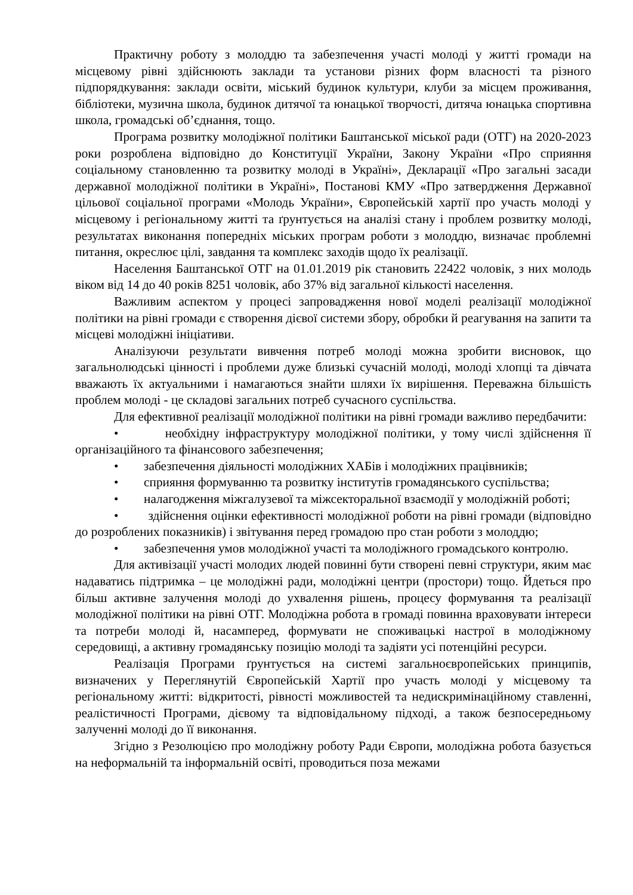Практичну роботу з молоддю та забезпечення участі молоді у житті громади на місцевому рівні здійснюють заклади та установи різних форм власності та різного підпорядкування: заклади освіти, міський будинок культури, клуби за місцем проживання, бібліотеки, музична школа, будинок дитячої та юнацької творчості, дитяча юнацька спортивна школа, громадські об’єднання, тощо.
Програма розвитку молодіжної політики Баштанської міської ради (ОТГ) на 2020-2023 роки розроблена відповідно до Конституції України, Закону України «Про сприяння соціальному становленню та розвитку молоді в Україні», Декларації «Про загальні засади державної молодіжної політики в Україні», Постанові КМУ «Про затвердження Державної цільової соціальної програми «Молодь України», Європейській хартії про участь молоді у місцевому і регіональному житті та ґрунтується на аналізі стану і проблем розвитку молоді, результатах виконання попередніх міських програм роботи з молоддю, визначає проблемні питання, окреслює цілі, завдання та комплекс заходів щодо їх реалізації.
Населення Баштанської ОТГ на 01.01.2019 рік становить 22422 чоловік, з них молодь віком від 14 до 40 років 8251 чоловік, або 37% від загальної кількості населення.
Важливим аспектом у процесі запровадження нової моделі реалізації молодіжної політики на рівні громади є створення дієвої системи збору, обробки й реагування на запити та місцеві молодіжні ініціативи.
Аналізуючи результати вивчення потреб молоді можна зробити висновок, що загальнолюдські цінності і проблеми дуже близькі сучасній молоді, молоді хлопці та дівчата вважають їх актуальними і намагаються знайти шляхи їх вирішення. Переважна більшість проблем молоді - це складові загальних потреб сучасного суспільства.
Для ефективної реалізації молодіжної політики на рівні громади важливо передбачити:
• необхідну інфраструктуру молодіжної політики, у тому числі здійснення її організаційного та фінансового забезпечення;
• забезпечення діяльності молодіжних ХАБів і молодіжних працівників;
• сприяння формуванню та розвитку інститутів громадянського суспільства;
• налагодження міжгалузевої та міжсекторальної взаємодії у молодіжній роботі;
• здійснення оцінки ефективності молодіжної роботи на рівні громади (відповідно до розроблених показників) і звітування перед громадою про стан роботи з молоддю;
• забезпечення умов молодіжної участі та молодіжного громадського контролю.
Для активізації участі молодих людей повинні бути створені певні структури, яким має надаватись підтримка – це молодіжні ради, молодіжні центри (простори) тощо. Йдеться про більш активне залучення молоді до ухвалення рішень, процесу формування та реалізації молодіжної політики на рівні ОТГ. Молодіжна робота в громаді повинна враховувати інтереси та потреби молоді й, насамперед, формувати не споживацькі настрої в молодіжному середовищі, а активну громадянську позицію молоді та задіяти усі потенційні ресурси.
Реалізація Програми ґрунтується на системі загальноєвропейських принципів, визначених у Переглянутій Європейській Хартії про участь молоді у місцевому та регіональному житті: відкритості, рівності можливостей та недискримінаційному ставленні, реалістичності Програми, дієвому та відповідальному підході, а також безпосередньому залученні молоді до її виконання.
Згідно з Резолюцією про молодіжну роботу Ради Європи, молодіжна робота базується на неформальній та інформальній освіті, проводиться поза межами